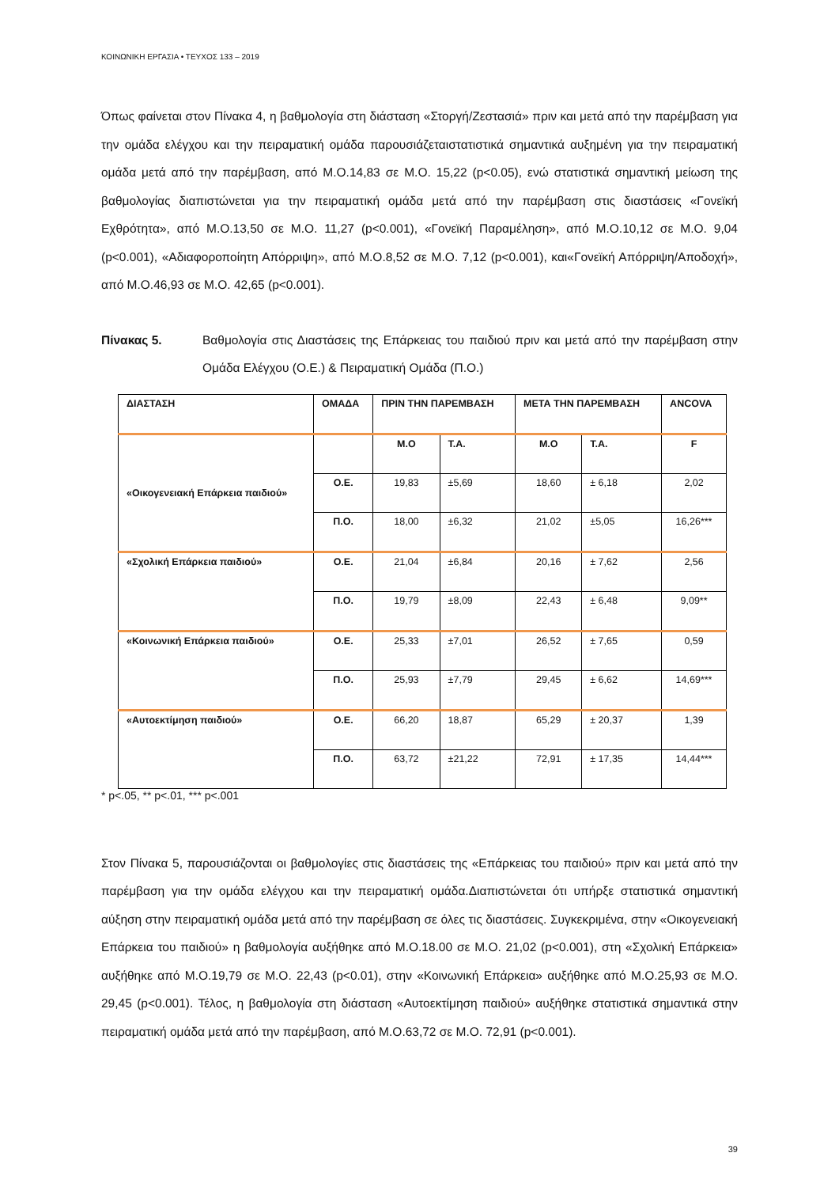ΚΟΙΝΩΝΙΚΗ ΕΡΓΑΣΙΑ • ΤΕΥΧΟΣ 133 – 2019
Όπως φαίνεται στον Πίνακα 4, η βαθμολογία στη διάσταση «Στοργή/Ζεστασιά» πριν και μετά από την παρέμβαση για την ομάδα ελέγχου και την πειραματική ομάδα παρουσιάζεταιστατιστικά σημαντικά αυξημένη για την πειραματική ομάδα μετά από την παρέμβαση, από Μ.Ο.14,83 σε Μ.Ο. 15,22 (p<0.05), ενώ στατιστικά σημαντική μείωση της βαθμολογίας διαπιστώνεται για την πειραματική ομάδα μετά από την παρέμβαση στις διαστάσεις «Γονεϊκή Εχθρότητα», από Μ.Ο.13,50 σε Μ.Ο. 11,27 (p<0.001), «Γονεϊκή Παραμέληση», από Μ.Ο.10,12 σε Μ.Ο. 9,04 (p<0.001), «Αδιαφοροποίητη Απόρριψη», από Μ.Ο.8,52 σε Μ.Ο. 7,12 (p<0.001), και«Γονεϊκή Απόρριψη/Αποδοχή», από Μ.Ο.46,93 σε Μ.Ο. 42,65 (p<0.001).
Πίνακας 5. Βαθμολογία στις Διαστάσεις της Επάρκειας του παιδιού πριν και μετά από την παρέμβαση στην Ομάδα Ελέγχου (Ο.Ε.) & Πειραματική Ομάδα (Π.Ο.)
| ΔΙΑΣΤΑΣΗ | ΟΜΑΔΑ | ΠΡΙΝ ΤΗΝ ΠΑΡΕΜΒΑΣΗ | | ΜΕΤΑ ΤΗΝ ΠΑΡΕΜΒΑΣΗ | | ANCOVA |
| --- | --- | --- | --- | --- | --- | --- |
| «Οικογενειακή Επάρκεια παιδιού» | | Μ.Ο | Τ.Α. | Μ.Ο | Τ.Α. | F |
| | Ο.Ε. | 19,83 | ±5,69 | 18,60 | ± 6,18 | 2,02 |
| | Π.Ο. | 18,00 | ±6,32 | 21,02 | ±5,05 | 16,26*** |
| «Σχολική Επάρκεια παιδιού» | Ο.Ε. | 21,04 | ±6,84 | 20,16 | ± 7,62 | 2,56 |
| | Π.Ο. | 19,79 | ±8,09 | 22,43 | ± 6,48 | 9,09** |
| «Κοινωνική Επάρκεια παιδιού» | Ο.Ε. | 25,33 | ±7,01 | 26,52 | ± 7,65 | 0,59 |
| | Π.Ο. | 25,93 | ±7,79 | 29,45 | ± 6,62 | 14,69*** |
| «Αυτοεκτίμηση παιδιού» | Ο.Ε. | 66,20 | 18,87 | 65,29 | ± 20,37 | 1,39 |
| | Π.Ο. | 63,72 | ±21,22 | 72,91 | ± 17,35 | 14,44*** |
* p<.05, ** p<.01, *** p<.001
Στον Πίνακα 5, παρουσιάζονται οι βαθμολογίες στις διαστάσεις της «Επάρκειας του παιδιού» πριν και μετά από την παρέμβαση για την ομάδα ελέγχου και την πειραματική ομάδα.Διαπιστώνεται ότι υπήρξε στατιστικά σημαντική αύξηση στην πειραματική ομάδα μετά από την παρέμβαση σε όλες τις διαστάσεις. Συγκεκριμένα, στην «Οικογενειακή Επάρκεια του παιδιού» η βαθμολογία αυξήθηκε από Μ.Ο.18.00 σε Μ.Ο. 21,02 (p<0.001), στη «Σχολική Επάρκεια» αυξήθηκε από Μ.Ο.19,79 σε Μ.Ο. 22,43 (p<0.01), στην «Κοινωνική Επάρκεια» αυξήθηκε από Μ.Ο.25,93 σε Μ.Ο. 29,45 (p<0.001). Τέλος, η βαθμολογία στη διάσταση «Αυτοεκτίμηση παιδιού» αυξήθηκε στατιστικά σημαντικά στην πειραματική ομάδα μετά από την παρέμβαση, από Μ.Ο.63,72 σε Μ.Ο. 72,91 (p<0.001).
39